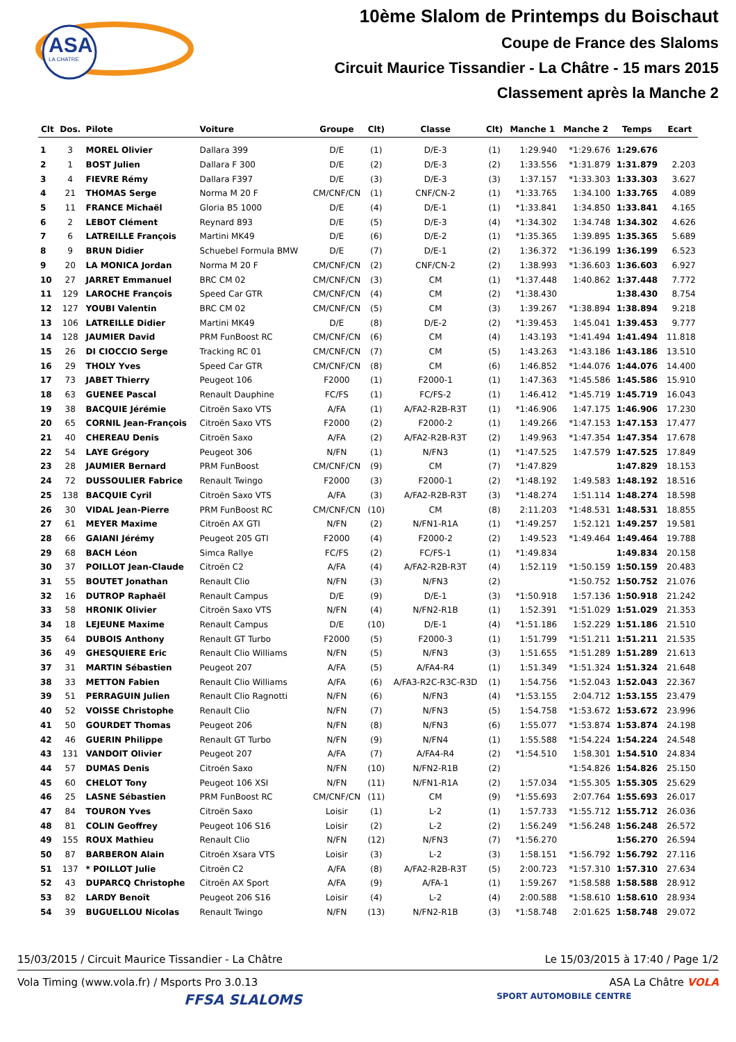ASA
LA CHATRE
10ème Slalom de Printemps du Boischaut
Coupe de France des Slaloms
Circuit Maurice Tissandier - La Châtre - 15 mars 2015
Classement après la Manche 2
| Clt | Dos. | Pilote | Voiture | Groupe | Clt) | Classe | Clt) | Manche 1 | Manche 2 | Temps | Ecart |
| --- | --- | --- | --- | --- | --- | --- | --- | --- | --- | --- | --- |
| 1 | 3 | MOREL Olivier | Dallara 399 | D/E | (1) | D/E-3 | (1) | 1:29.940 | *1:29.676 | 1:29.676 | |
| 2 | 1 | BOST Julien | Dallara F 300 | D/E | (2) | D/E-3 | (2) | 1:33.556 | *1:31.879 | 1:31.879 | 2.203 |
| 3 | 4 | FIEVRE Rémy | Dallara F397 | D/E | (3) | D/E-3 | (3) | 1:37.157 | *1:33.303 | 1:33.303 | 3.627 |
| 4 | 21 | THOMAS Serge | Norma M 20 F | CM/CNF/CN | (1) | CNF/CN-2 | (1) | *1:33.765 | 1:34.100 | 1:33.765 | 4.089 |
| 5 | 11 | FRANCE Michaël | Gloria B5 1000 | D/E | (4) | D/E-1 | (1) | *1:33.841 | 1:34.850 | 1:33.841 | 4.165 |
| 6 | 2 | LEBOT Clément | Reynard 893 | D/E | (5) | D/E-3 | (4) | *1:34.302 | 1:34.748 | 1:34.302 | 4.626 |
| 7 | 6 | LATREILLE François | Martini MK49 | D/E | (6) | D/E-2 | (1) | *1:35.365 | 1:39.895 | 1:35.365 | 5.689 |
| 8 | 9 | BRUN Didier | Schuebel Formula BMW | D/E | (7) | D/E-1 | (2) | 1:36.372 | *1:36.199 | 1:36.199 | 6.523 |
| 9 | 20 | LA MONICA Jordan | Norma M 20 F | CM/CNF/CN | (2) | CNF/CN-2 | (2) | 1:38.993 | *1:36.603 | 1:36.603 | 6.927 |
| 10 | 27 | JARRET Emmanuel | BRC CM 02 | CM/CNF/CN | (3) | CM | (1) | *1:37.448 | 1:40.862 | 1:37.448 | 7.772 |
| 11 | 129 | LAROCHE François | Speed Car GTR | CM/CNF/CN | (4) | CM | (2) | *1:38.430 | | 1:38.430 | 8.754 |
| 12 | 127 | YOUBI Valentin | BRC CM 02 | CM/CNF/CN | (5) | CM | (3) | 1:39.267 | *1:38.894 | 1:38.894 | 9.218 |
| 13 | 106 | LATREILLE Didier | Martini MK49 | D/E | (8) | D/E-2 | (2) | *1:39.453 | 1:45.041 | 1:39.453 | 9.777 |
| 14 | 128 | JAUMIER David | PRM FunBoost RC | CM/CNF/CN | (6) | CM | (4) | 1:43.193 | *1:41.494 | 1:41.494 | 11.818 |
| 15 | 26 | DI CIOCCIO Serge | Tracking RC 01 | CM/CNF/CN | (7) | CM | (5) | 1:43.263 | *1:43.186 | 1:43.186 | 13.510 |
| 16 | 29 | THOLY Yves | Speed Car GTR | CM/CNF/CN | (8) | CM | (6) | 1:46.852 | *1:44.076 | 1:44.076 | 14.400 |
| 17 | 73 | JABET Thierry | Peugeot 106 | F2000 | (1) | F2000-1 | (1) | 1:47.363 | *1:45.586 | 1:45.586 | 15.910 |
| 18 | 63 | GUENEE Pascal | Renault Dauphine | FC/FS | (1) | FC/FS-2 | (1) | 1:46.412 | *1:45.719 | 1:45.719 | 16.043 |
| 19 | 38 | BACQUIE Jérémie | Citroën Saxo VTS | A/FA | (1) | A/FA2-R2B-R3T | (1) | *1:46.906 | 1:47.175 | 1:46.906 | 17.230 |
| 20 | 65 | CORNIL Jean-François | Citroën Saxo VTS | F2000 | (2) | F2000-2 | (1) | 1:49.266 | *1:47.153 | 1:47.153 | 17.477 |
| 21 | 40 | CHEREAU Denis | Citroën Saxo | A/FA | (2) | A/FA2-R2B-R3T | (2) | 1:49.963 | *1:47.354 | 1:47.354 | 17.678 |
| 22 | 54 | LAYE Grégory | Peugeot 306 | N/FN | (1) | N/FN3 | (1) | *1:47.525 | 1:47.579 | 1:47.525 | 17.849 |
| 23 | 28 | JAUMIER Bernard | PRM FunBoost | CM/CNF/CN | (9) | CM | (7) | *1:47.829 | | 1:47.829 | 18.153 |
| 24 | 72 | DUSSOULIER Fabrice | Renault Twingo | F2000 | (3) | F2000-1 | (2) | *1:48.192 | 1:49.583 | 1:48.192 | 18.516 |
| 25 | 138 | BACQUIE Cyril | Citroën Saxo VTS | A/FA | (3) | A/FA2-R2B-R3T | (3) | *1:48.274 | 1:51.114 | 1:48.274 | 18.598 |
| 26 | 30 | VIDAL Jean-Pierre | PRM FunBoost RC | CM/CNF/CN | (10) | CM | (8) | 2:11.203 | *1:48.531 | 1:48.531 | 18.855 |
| 27 | 61 | MEYER Maxime | Citroën AX GTI | N/FN | (2) | N/FN1-R1A | (1) | *1:49.257 | 1:52.121 | 1:49.257 | 19.581 |
| 28 | 66 | GAIANI Jérémy | Peugeot 205 GTI | F2000 | (4) | F2000-2 | (2) | 1:49.523 | *1:49.464 | 1:49.464 | 19.788 |
| 29 | 68 | BACH Léon | Simca Rallye | FC/FS | (2) | FC/FS-1 | (1) | *1:49.834 | | 1:49.834 | 20.158 |
| 30 | 37 | POILLOT Jean-Claude | Citroën C2 | A/FA | (4) | A/FA2-R2B-R3T | (4) | 1:52.119 | *1:50.159 | 1:50.159 | 20.483 |
| 31 | 55 | BOUTET Jonathan | Renault Clio | N/FN | (3) | N/FN3 | (2) | | *1:50.752 | 1:50.752 | 21.076 |
| 32 | 16 | DUTROP Raphaël | Renault Campus | D/E | (9) | D/E-1 | (3) | *1:50.918 | 1:57.136 | 1:50.918 | 21.242 |
| 33 | 58 | HRONIK Olivier | Citroën Saxo VTS | N/FN | (4) | N/FN2-R1B | (1) | 1:52.391 | *1:51.029 | 1:51.029 | 21.353 |
| 34 | 18 | LEJEUNE Maxime | Renault Campus | D/E | (10) | D/E-1 | (4) | *1:51.186 | 1:52.229 | 1:51.186 | 21.510 |
| 35 | 64 | DUBOIS Anthony | Renault GT Turbo | F2000 | (5) | F2000-3 | (1) | 1:51.799 | *1:51.211 | 1:51.211 | 21.535 |
| 36 | 49 | GHESQUIERE Eric | Renault Clio Williams | N/FN | (5) | N/FN3 | (3) | 1:51.655 | *1:51.289 | 1:51.289 | 21.613 |
| 37 | 31 | MARTIN Sébastien | Peugeot 207 | A/FA | (5) | A/FA4-R4 | (1) | 1:51.349 | *1:51.324 | 1:51.324 | 21.648 |
| 38 | 33 | METTON Fabien | Renault Clio Williams | A/FA | (6) | A/FA3-R2C-R3C-R3D | (1) | 1:54.756 | *1:52.043 | 1:52.043 | 22.367 |
| 39 | 51 | PERRAGUIN Julien | Renault Clio Ragnotti | N/FN | (6) | N/FN3 | (4) | *1:53.155 | 2:04.712 | 1:53.155 | 23.479 |
| 40 | 52 | VOISSE Christophe | Renault Clio | N/FN | (7) | N/FN3 | (5) | 1:54.758 | *1:53.672 | 1:53.672 | 23.996 |
| 41 | 50 | GOURDET Thomas | Peugeot 206 | N/FN | (8) | N/FN3 | (6) | 1:55.077 | *1:53.874 | 1:53.874 | 24.198 |
| 42 | 46 | GUERIN Philippe | Renault GT Turbo | N/FN | (9) | N/FN4 | (1) | 1:55.588 | *1:54.224 | 1:54.224 | 24.548 |
| 43 | 131 | VANDOIT Olivier | Peugeot 207 | A/FA | (7) | A/FA4-R4 | (2) | *1:54.510 | 1:58.301 | 1:54.510 | 24.834 |
| 44 | 57 | DUMAS Denis | Citroën Saxo | N/FN | (10) | N/FN2-R1B | (2) | | *1:54.826 | 1:54.826 | 25.150 |
| 45 | 60 | CHELOT Tony | Peugeot 106 XSI | N/FN | (11) | N/FN1-R1A | (2) | 1:57.034 | *1:55.305 | 1:55.305 | 25.629 |
| 46 | 25 | LASNE Sébastien | PRM FunBoost RC | CM/CNF/CN | (11) | CM | (9) | *1:55.693 | 2:07.764 | 1:55.693 | 26.017 |
| 47 | 84 | TOURON Yves | Citroën Saxo | Loisir | (1) | L-2 | (1) | 1:57.733 | *1:55.712 | 1:55.712 | 26.036 |
| 48 | 81 | COLIN Geoffrey | Peugeot 106 S16 | Loisir | (2) | L-2 | (2) | 1:56.249 | *1:56.248 | 1:56.248 | 26.572 |
| 49 | 155 | ROUX Mathieu | Renault Clio | N/FN | (12) | N/FN3 | (7) | *1:56.270 | | 1:56.270 | 26.594 |
| 50 | 87 | BARBERON Alain | Citroën Xsara VTS | Loisir | (3) | L-2 | (3) | 1:58.151 | *1:56.792 | 1:56.792 | 27.116 |
| 51 | 137 | * POILLOT Julie | Citroën C2 | A/FA | (8) | A/FA2-R2B-R3T | (5) | 2:00.723 | *1:57.310 | 1:57.310 | 27.634 |
| 52 | 43 | DUPARCQ Christophe | Citroën AX Sport | A/FA | (9) | A/FA-1 | (1) | 1:59.267 | *1:58.588 | 1:58.588 | 28.912 |
| 53 | 82 | LARDY Benoît | Peugeot 206 S16 | Loisir | (4) | L-2 | (4) | 2:00.588 | *1:58.610 | 1:58.610 | 28.934 |
| 54 | 39 | BUGUELLOU Nicolas | Renault Twingo | N/FN | (13) | N/FN2-R1B | (3) | *1:58.748 | 2:01.625 | 1:58.748 | 29.072 |
15/03/2015 / Circuit Maurice Tissandier - La Châtre Le 15/03/2015 à 17:40 / Page 1/2
Vola Timing (www.vola.fr) / Msports Pro 3.0.13 ASA La Châtre VOLA
FFSA SLALOMS SPORT AUTOMOBILE CENTRE